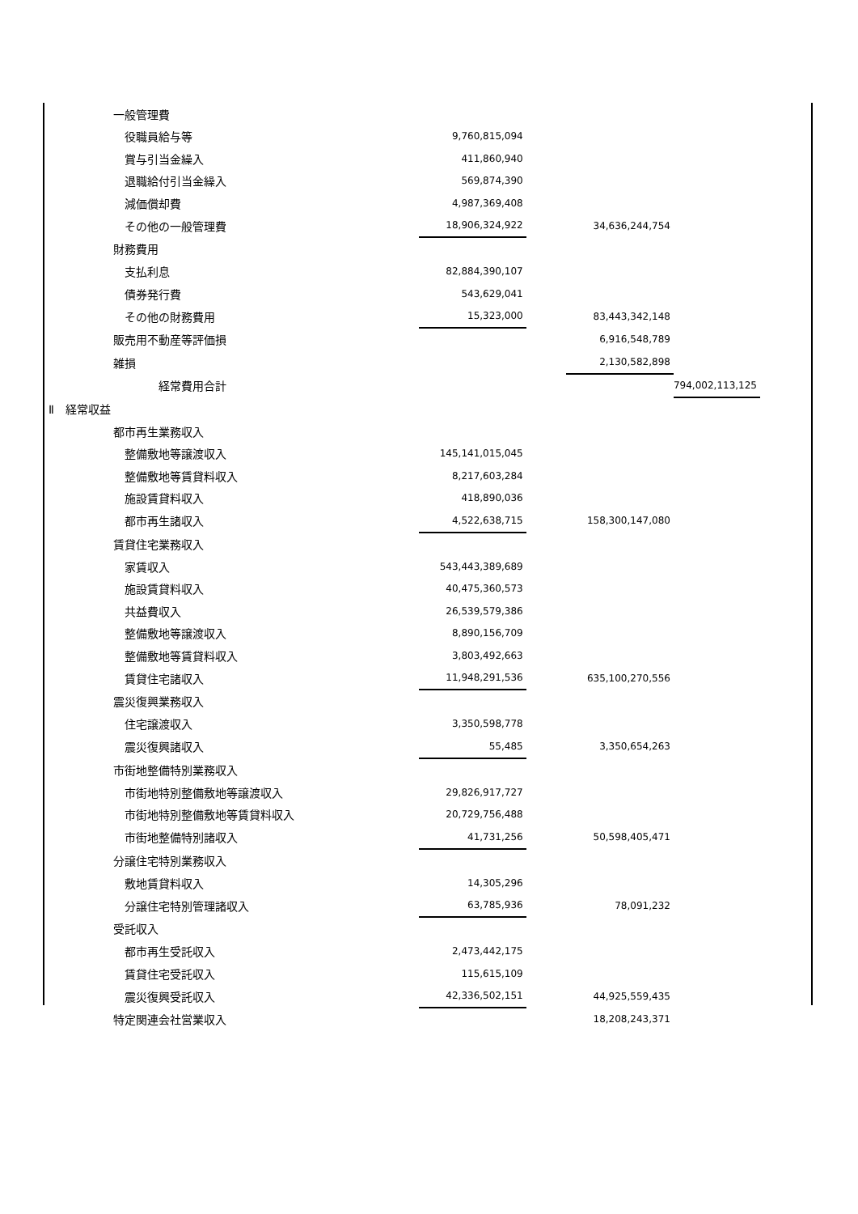| | 一般管理費 | | | | |
| | 役職員給与等 | 9,760,815,094 | | | |
| | 賞与引当金繰入 | 411,860,940 | | | |
| | 退職給付引当金繰入 | 569,874,390 | | | |
| | 減価償却費 | 4,987,369,408 | | | |
| | その他の一般管理費 | 18,906,324,922 | | 34,636,244,754 | |
| | 財務費用 | | | | |
| | 支払利息 | 82,884,390,107 | | | |
| | 債券発行費 | 543,629,041 | | | |
| | その他の財務費用 | 15,323,000 | | 83,443,342,148 | |
| | 販売用不動産等評価損 | | | 6,916,548,789 | |
| | 雑損 | | | 2,130,582,898 | |
| | 経常費用合計 | | | | 794,002,113,125 |
| Ⅱ 経常収益 | | | | | |
| | 都市再生業務収入 | | | | |
| | 整備敷地等譲渡収入 | 145,141,015,045 | | | |
| | 整備敷地等賃貸料収入 | 8,217,603,284 | | | |
| | 施設賃貸料収入 | 418,890,036 | | | |
| | 都市再生諸収入 | 4,522,638,715 | | 158,300,147,080 | |
| | 賃貸住宅業務収入 | | | | |
| | 家賃収入 | 543,443,389,689 | | | |
| | 施設賃貸料収入 | 40,475,360,573 | | | |
| | 共益費収入 | 26,539,579,386 | | | |
| | 整備敷地等譲渡収入 | 8,890,156,709 | | | |
| | 整備敷地等賃貸料収入 | 3,803,492,663 | | | |
| | 賃貸住宅諸収入 | 11,948,291,536 | | 635,100,270,556 | |
| | 震災復興業務収入 | | | | |
| | 住宅譲渡収入 | 3,350,598,778 | | | |
| | 震災復興諸収入 | 55,485 | | 3,350,654,263 | |
| | 市街地整備特別業務収入 | | | | |
| | 市街地特別整備敷地等譲渡収入 | 29,826,917,727 | | | |
| | 市街地特別整備敷地等賃貸料収入 | 20,729,756,488 | | | |
| | 市街地整備特別諸収入 | 41,731,256 | | 50,598,405,471 | |
| | 分譲住宅特別業務収入 | | | | |
| | 敷地賃貸料収入 | 14,305,296 | | | |
| | 分譲住宅特別管理諸収入 | 63,785,936 | | 78,091,232 | |
| | 受託収入 | | | | |
| | 都市再生受託収入 | 2,473,442,175 | | | |
| | 賃貸住宅受託収入 | 115,615,109 | | | |
| | 震災復興受託収入 | 42,336,502,151 | | 44,925,559,435 | |
| | 特定関連会社営業収入 | | | 18,208,243,371 | |